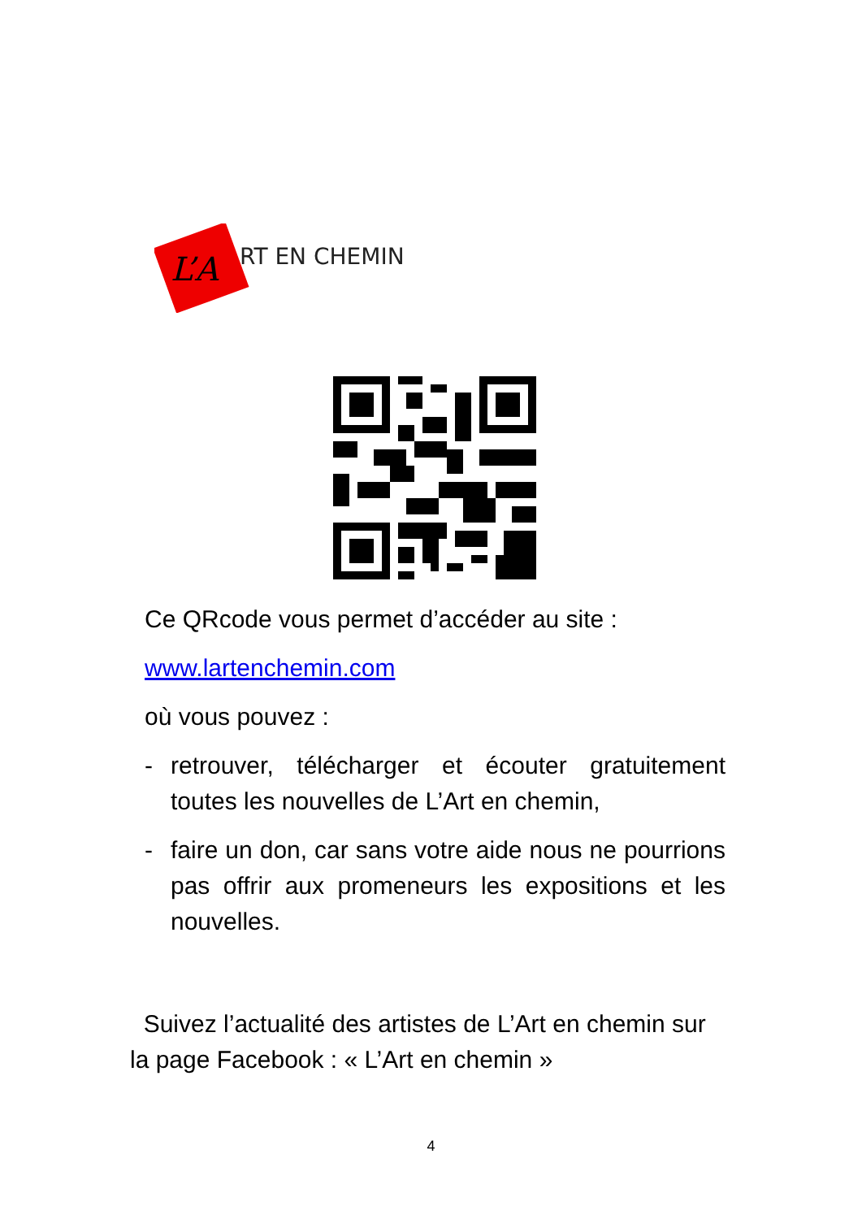L’A
RT EN CHEMIN
Ce QRcode vous permet d’accéder au site :
www.lartenchemin.com
où vous pouvez :
- retrouver, télécharger et écouter gratuitement toutes les nouvelles de L’Art en chemin,
- faire un don, car sans votre aide nous ne pourrions pas offrir aux promeneurs les expositions et les nouvelles.
Suivez l’actualité des artistes de L’Art en chemin sur la page Facebook : « L’Art en chemin »
4